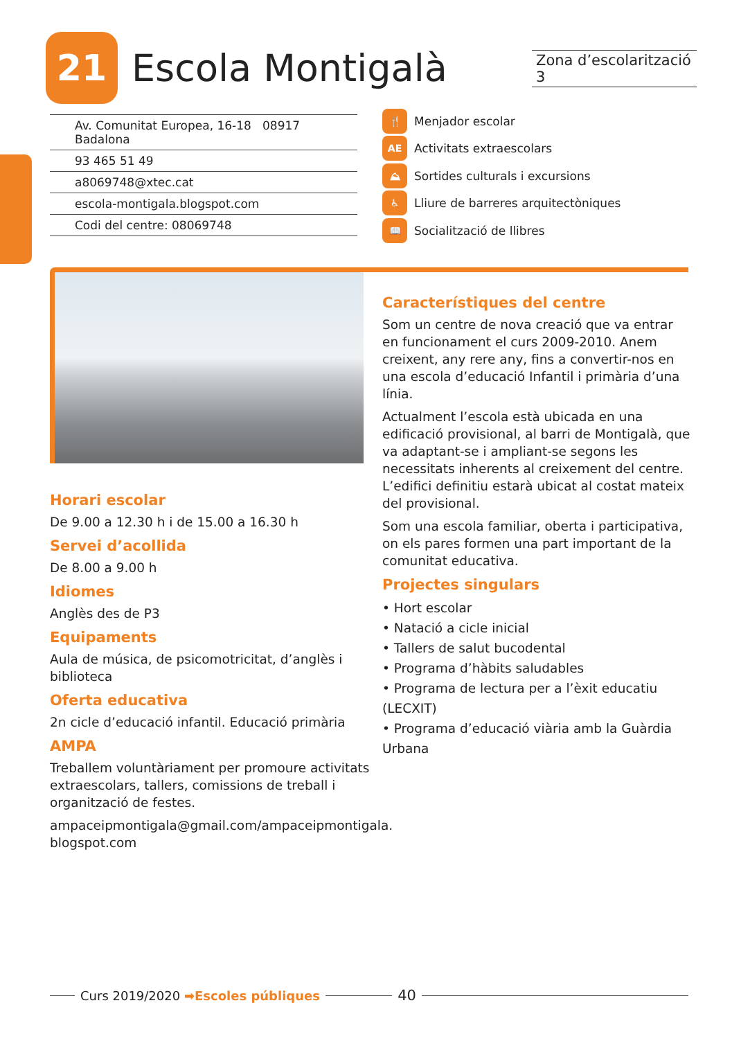21
Escola Montigalà
Zona d’escolarització 3
Av. Comunitat Europea, 16-18 08917 Badalona
93 465 51 49
a8069748@xtec.cat
escola-montigala.blogspot.com
Codi del centre: 08069748
🍴 Menjador escolar
AE Activitats extraescolars
⛰ Sortides culturals i excursions
♿ Lliure de barreres arquitectòniques
📖 Socialització de llibres
Horari escolar
De 9.00 a 12.30 h i de 15.00 a 16.30 h
Servei d’acollida
De 8.00 a 9.00 h
Idiomes
Anglès des de P3
Equipaments
Aula de música, de psicomotricitat, d’anglès i biblioteca
Oferta educativa
2n cicle d’educació infantil. Educació primària
AMPA
Treballem voluntàriament per promoure activitats extraescolars, tallers, comissions de treball i organització de festes.
ampaceipmontigala@gmail.com/ampaceipmontigala.
blogspot.com
Característiques del centre
Som un centre de nova creació que va entrar en funcionament el curs 2009-2010. Anem creixent, any rere any, fins a convertir-nos en una escola d’educació Infantil i primària d’una línia.
Actualment l’escola està ubicada en una edificació provisional, al barri de Montigalà, que va adaptant-se i ampliant-se segons les necessitats inherents al creixement del centre. L’edifici definitiu estarà ubicat al costat mateix del provisional.
Som una escola familiar, oberta i participativa, on els pares formen una part important de la comunitat educativa.
Projectes singulars
• Hort escolar
• Natació a cicle inicial
• Tallers de salut bucodental
• Programa d’hàbits saludables
• Programa de lectura per a l’èxit educatiu (LECXIT)
• Programa d’educació viària amb la Guàrdia Urbana
Curs 2019/2020 ➡Escoles públiques 40